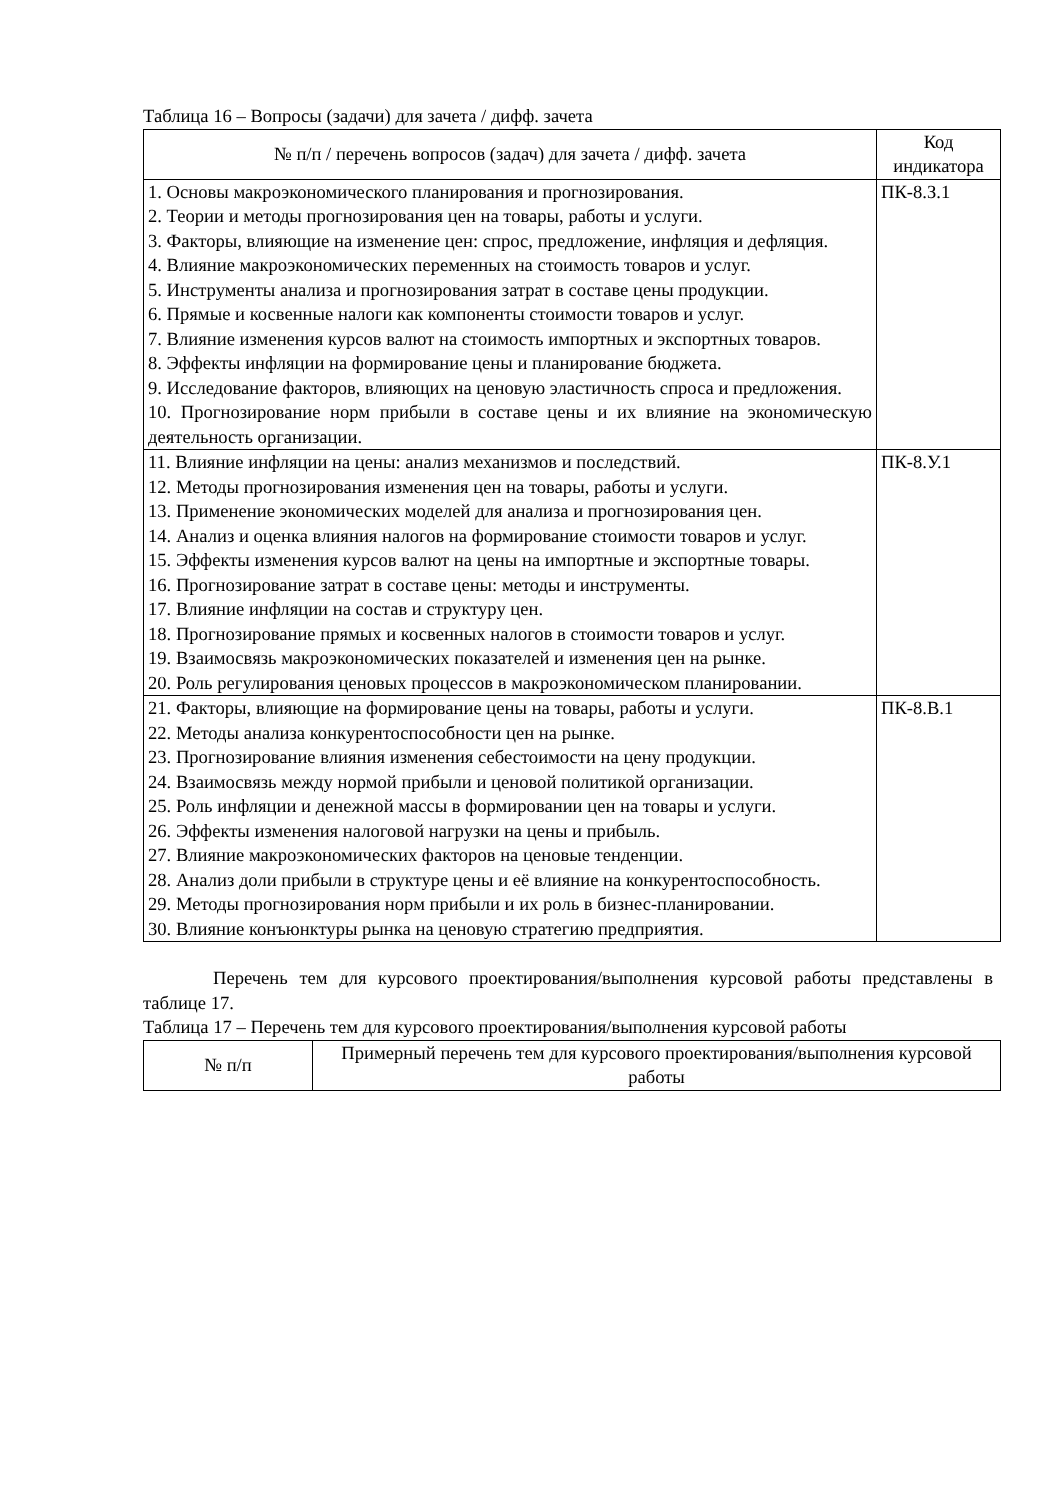Таблица 16 – Вопросы (задачи) для зачета / дифф. зачета
| № п/п / перечень вопросов (задач) для зачета / дифф. зачета | Код индикатора |
| --- | --- |
| 1. Основы макроэкономического планирования и прогнозирования. 2. Теории и методы прогнозирования цен на товары, работы и услуги. 3. Факторы, влияющие на изменение цен: спрос, предложение, инфляция и дефляция. 4. Влияние макроэкономических переменных на стоимость товаров и услуг. 5. Инструменты анализа и прогнозирования затрат в составе цены продукции. 6. Прямые и косвенные налоги как компоненты стоимости товаров и услуг. 7. Влияние изменения курсов валют на стоимость импортных и экспортных товаров. 8. Эффекты инфляции на формирование цены и планирование бюджета. 9. Исследование факторов, влияющих на ценовую эластичность спроса и предложения. 10. Прогнозирование норм прибыли в составе цены и их влияние на экономическую деятельность организации. | ПК-8.З.1 |
| 11. Влияние инфляции на цены: анализ механизмов и последствий. 12. Методы прогнозирования изменения цен на товары, работы и услуги. 13. Применение экономических моделей для анализа и прогнозирования цен. 14. Анализ и оценка влияния налогов на формирование стоимости товаров и услуг. 15. Эффекты изменения курсов валют на цены на импортные и экспортные товары. 16. Прогнозирование затрат в составе цены: методы и инструменты. 17. Влияние инфляции на состав и структуру цен. 18. Прогнозирование прямых и косвенных налогов в стоимости товаров и услуг. 19. Взаимосвязь макроэкономических показателей и изменения цен на рынке. 20. Роль регулирования ценовых процессов в макроэкономическом планировании. | ПК-8.У.1 |
| 21. Факторы, влияющие на формирование цены на товары, работы и услуги. 22. Методы анализа конкурентоспособности цен на рынке. 23. Прогнозирование влияния изменения себестоимости на цену продукции. 24. Взаимосвязь между нормой прибыли и ценовой политикой организации. 25. Роль инфляции и денежной массы в формировании цен на товары и услуги. 26. Эффекты изменения налоговой нагрузки на цены и прибыль. 27. Влияние макроэкономических факторов на ценовые тенденции. 28. Анализ доли прибыли в структуре цены и её влияние на конкурентоспособность. 29. Методы прогнозирования норм прибыли и их роль в бизнес-планировании. 30. Влияние конъюнктуры рынка на ценовую стратегию предприятия. | ПК-8.В.1 |
Перечень тем для курсового проектирования/выполнения курсовой работы представлены в таблице 17.
Таблица 17 – Перечень тем для курсового проектирования/выполнения курсовой работы
| № п/п | Примерный перечень тем для курсового проектирования/выполнения курсовой работы |
| --- | --- |